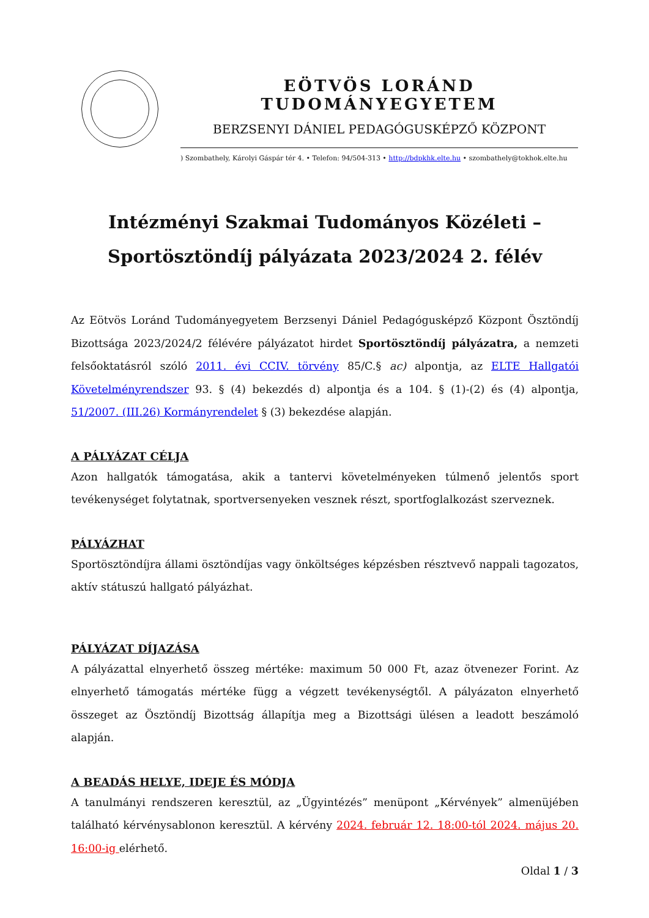EÖTVÖS LORÁND TUDOMÁNYEGYETEM
BERZSENYI DÁNIEL PEDAGÓGUSKÉPZŐ KÖZPONT
) Szombathely, Károlyi Gáspár tér 4. • Telefon: 94/504-313 • http://bdpkhk.elte.hu • szombathely@tokhok.elte.hu
Intézményi Szakmai Tudományos Közéleti –
Sportösztöndíj pályázata 2023/2024 2. félév
Az Eötvös Loránd Tudományegyetem Berzsenyi Dániel Pedagógusképző Központ Ösztöndíj Bizottsága 2023/2024/2 félévére pályázatot hirdet Sportösztöndíj pályázatra, a nemzeti felsőoktatásról szóló 2011. évi CCIV. törvény 85/C.§ ac) alpontja, az ELTE Hallgatói Követelményrendszer 93. § (4) bekezdés d) alpontja és a 104. § (1)-(2) és (4) alpontja, 51/2007. (III.26) Kormányrendelet § (3) bekezdése alapján.
A PÁLYÁZAT CÉLJA
Azon hallgatók támogatása, akik a tantervi követelményeken túlmenő jelentős sport tevékenységet folytatnak, sportversenyeken vesznek részt, sportfoglalkozást szerveznek.
PÁLYÁZHAT
Sportösztöndíjra állami ösztöndíjas vagy önköltséges képzésben résztvevő nappali tagozatos, aktív státuszú hallgató pályázhat.
PÁLYÁZAT DÍJAZÁSA
A pályázattal elnyerhető összeg mértéke: maximum 50 000 Ft, azaz ötvenezer Forint. Az elnyerhető támogatás mértéke függ a végzett tevékenységtől. A pályázaton elnyerhető összeget az Ösztöndíj Bizottság állapítja meg a Bizottsági ülésen a leadott beszámoló alapján.
A BEADÁS HELYE, IDEJE ÉS MÓDJA
A tanulmányi rendszeren keresztül, az „Ügyintézés” menüpont „Kérvények” almenüjében található kérvénysablonon keresztül. A kérvény 2024. február 12. 18:00-tól 2024. május 20. 16:00-ig elérhető.
Oldal 1 / 3